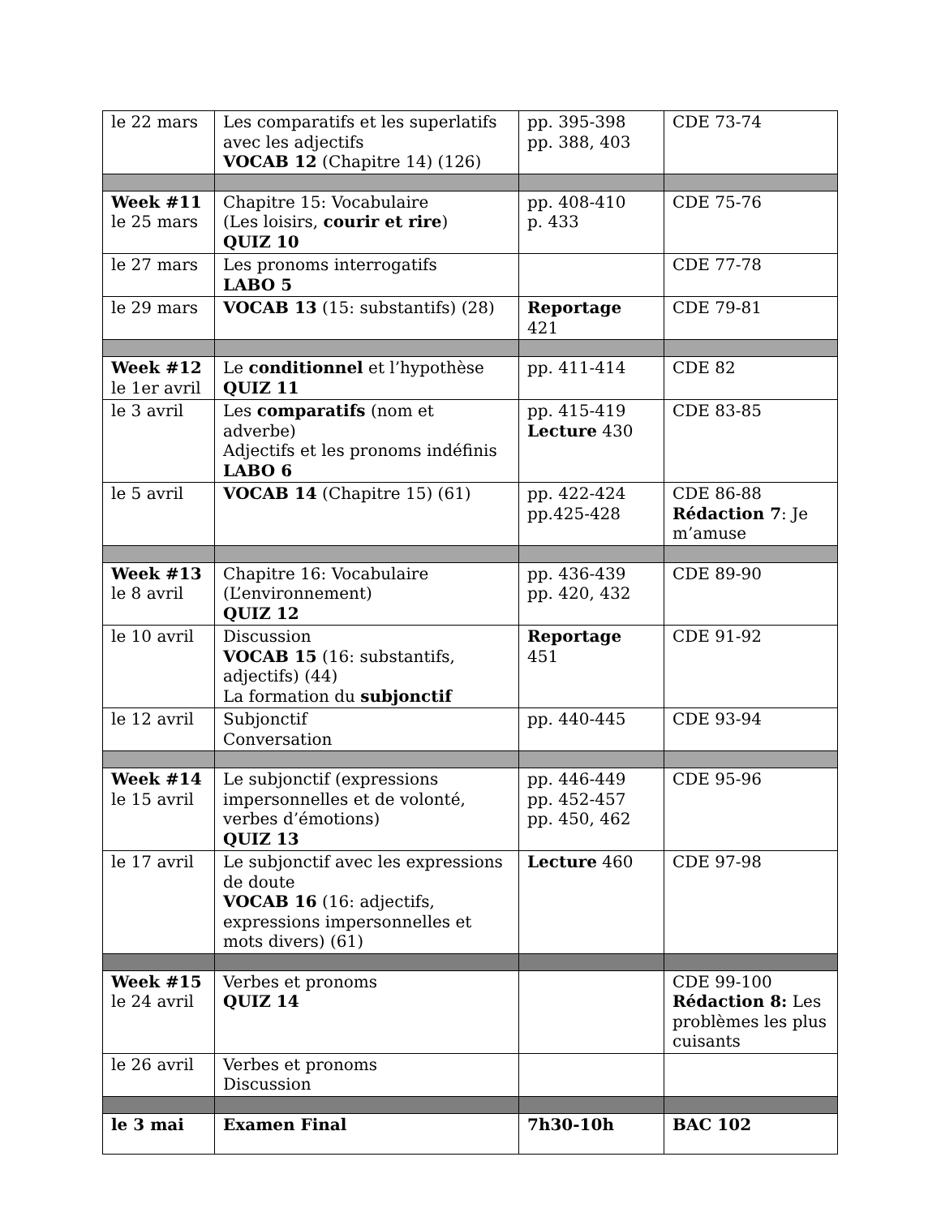| le 22 mars | Les comparatifs et les superlatifs avec les adjectifs VOCAB 12 (Chapitre 14) (126) | pp. 395-398 pp. 388, 403 | CDE 73-74 |
| Week #11 le 25 mars | Chapitre 15: Vocabulaire (Les loisirs, courir et rire ) QUIZ 10 | pp. 408-410 p. 433 | CDE 75-76 |
| le 27 mars | Les pronoms interrogatifs LABO 5 | | CDE 77-78 |
| le 29 mars | VOCAB 13 (15: substantifs) (28) | Reportage 421 | CDE 79-81 |
| Week #12 le 1er avril | Le conditionnel et l’hypothèse QUIZ 11 | pp. 411-414 | CDE 82 |
| le 3 avril | Les comparatifs (nom et adverbe) Adjectifs et les pronoms indéfinis LABO 6 | pp. 415-419 Lecture 430 | CDE 83-85 |
| le 5 avril | VOCAB 14 (Chapitre 15) (61) | pp. 422-424 pp.425-428 | CDE 86-88 Rédaction 7 : Je m’amuse |
| Week #13 le 8 avril | Chapitre 16: Vocabulaire (L’environnement) QUIZ 12 | pp. 436-439 pp. 420, 432 | CDE 89-90 |
| le 10 avril | Discussion VOCAB 15 (16: substantifs, adjectifs) (44) La formation du subjonctif | Reportage 451 | CDE 91-92 |
| le 12 avril | Subjonctif Conversation | pp. 440-445 | CDE 93-94 |
| Week #14 le 15 avril | Le subjonctif (expressions impersonnelles et de volonté, verbes d’émotions) QUIZ 13 | pp. 446-449 pp. 452-457 pp. 450, 462 | CDE 95-96 |
| le 17 avril | Le subjonctif avec les expressions de doute VOCAB 16 (16: adjectifs, expressions impersonnelles et mots divers) (61) | Lecture 460 | CDE 97-98 |
| Week #15 le 24 avril | Verbes et pronoms QUIZ 14 | | CDE 99-100 Rédaction 8: Les problèmes les plus cuisants |
| le 26 avril | Verbes et pronoms Discussion | | |
| le 3 mai | Examen Final | 7h30-10h | BAC 102 |